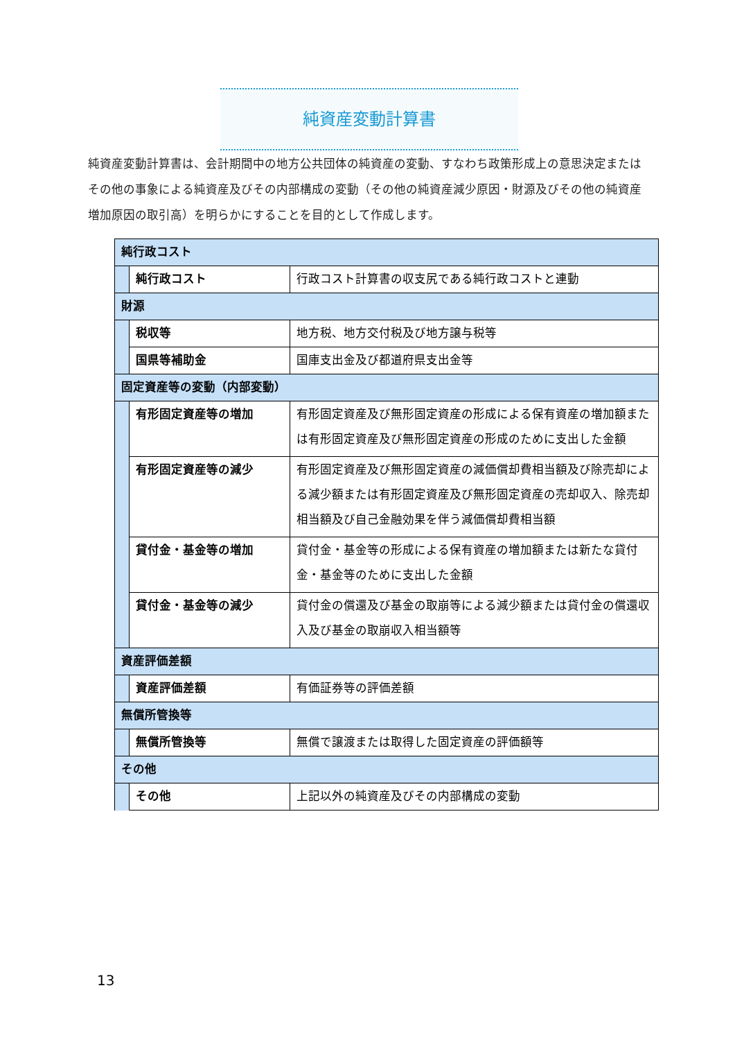純資産変動計算書
純資産変動計算書は、会計期間中の地方公共団体の純資産の変動、すなわち政策形成上の意思決定またはその他の事象による純資産及びその内部構成の変動（その他の純資産減少原因・財源及びその他の純資産増加原因の取引高）を明らかにすることを目的として作成します。
| 純行政コスト | | |
| | 純行政コスト | 行政コスト計算書の収支尻である純行政コストと連動 |
| 財源 | | |
| | 税収等 | 地方税、地方交付税及び地方譲与税等 |
| | 国県等補助金 | 国庫支出金及び都道府県支出金等 |
| 固定資産等の変動（内部変動） | | |
| | 有形固定資産等の増加 | 有形固定資産及び無形固定資産の形成による保有資産の増加額または有形固定資産及び無形固定資産の形成のために支出した金額 |
| | 有形固定資産等の減少 | 有形固定資産及び無形固定資産の減価償却費相当額及び除売却による減少額または有形固定資産及び無形固定資産の売却収入、除売却相当額及び自己金融効果を伴う減価償却費相当額 |
| | 貸付金・基金等の増加 | 貸付金・基金等の形成による保有資産の増加額または新たな貸付金・基金等のために支出した金額 |
| | 貸付金・基金等の減少 | 貸付金の償還及び基金の取崩等による減少額または貸付金の償還収入及び基金の取崩収入相当額等 |
| 資産評価差額 | | |
| | 資産評価差額 | 有価証券等の評価差額 |
| 無償所管換等 | | |
| | 無償所管換等 | 無償で譲渡または取得した固定資産の評価額等 |
| その他 | | |
| | その他 | 上記以外の純資産及びその内部構成の変動 |
13